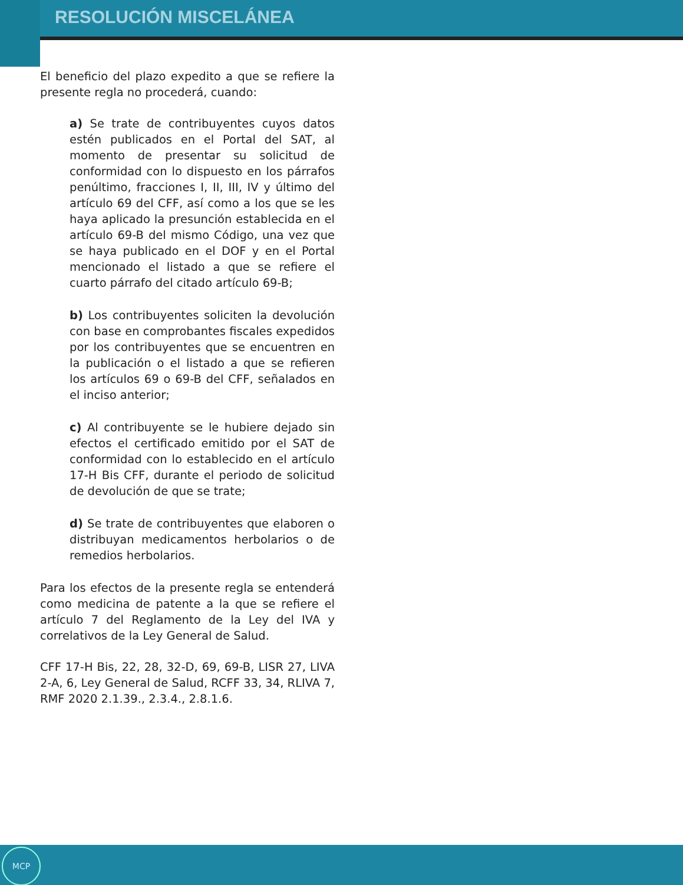RESOLUCIÓN MISCELÁNEA
El beneficio del plazo expedito a que se refiere la presente regla no procederá, cuando:
a) Se trate de contribuyentes cuyos datos estén publicados en el Portal del SAT, al momento de presentar su solicitud de conformidad con lo dispuesto en los párrafos penúltimo, fracciones I, II, III, IV y último del artículo 69 del CFF, así como a los que se les haya aplicado la presunción establecida en el artículo 69-B del mismo Código, una vez que se haya publicado en el DOF y en el Portal mencionado el listado a que se refiere el cuarto párrafo del citado artículo 69-B;
b) Los contribuyentes soliciten la devolución con base en comprobantes fiscales expedidos por los contribuyentes que se encuentren en la publicación o el listado a que se refieren los artículos 69 o 69-B del CFF, señalados en el inciso anterior;
c) Al contribuyente se le hubiere dejado sin efectos el certificado emitido por el SAT de conformidad con lo establecido en el artículo 17-H Bis CFF, durante el periodo de solicitud de devolución de que se trate;
d) Se trate de contribuyentes que elaboren o distribuyan medicamentos herbolarios o de remedios herbolarios.
Para los efectos de la presente regla se entenderá como medicina de patente a la que se refiere el artículo 7 del Reglamento de la Ley del IVA y correlativos de la Ley General de Salud.
CFF 17-H Bis, 22, 28, 32-D, 69, 69-B, LISR 27, LIVA 2-A, 6, Ley General de Salud, RCFF 33, 34, RLIVA 7, RMF 2020 2.1.39., 2.3.4., 2.8.1.6.
MCP